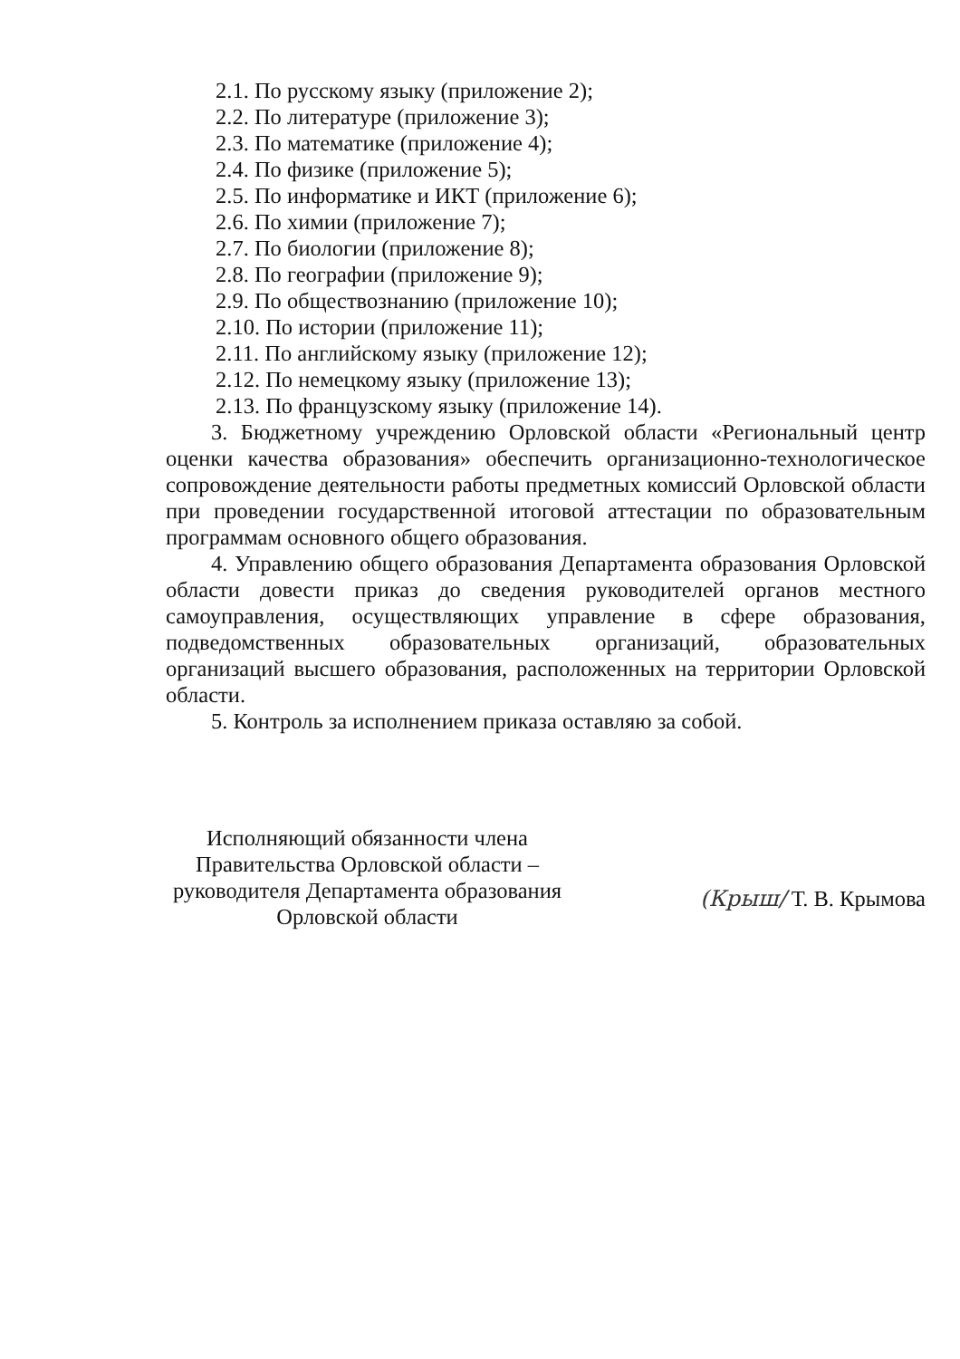2.1. По русскому языку (приложение 2);
2.2. По литературе (приложение 3);
2.3. По математике (приложение 4);
2.4. По физике (приложение 5);
2.5. По информатике и ИКТ (приложение 6);
2.6. По химии (приложение 7);
2.7. По биологии (приложение 8);
2.8. По географии (приложение 9);
2.9. По обществознанию (приложение 10);
2.10. По истории (приложение 11);
2.11. По английскому языку (приложение 12);
2.12. По немецкому языку (приложение 13);
2.13. По французскому языку (приложение 14).
3. Бюджетному учреждению Орловской области «Региональный центр оценки качества образования» обеспечить организационно-технологическое сопровождение деятельности работы предметных комиссий Орловской области при проведении государственной итоговой аттестации по образовательным программам основного общего образования.
4. Управлению общего образования Департамента образования Орловской области довести приказ до сведения руководителей органов местного самоуправления, осуществляющих управление в сфере образования, подведомственных образовательных организаций, образовательных организаций высшего образования, расположенных на территории Орловской области.
5. Контроль за исполнением приказа оставляю за собой.
Исполняющий обязанности члена Правительства Орловской области – руководителя Департамента образования Орловской области
(Крыш/ Т. В. Крымова